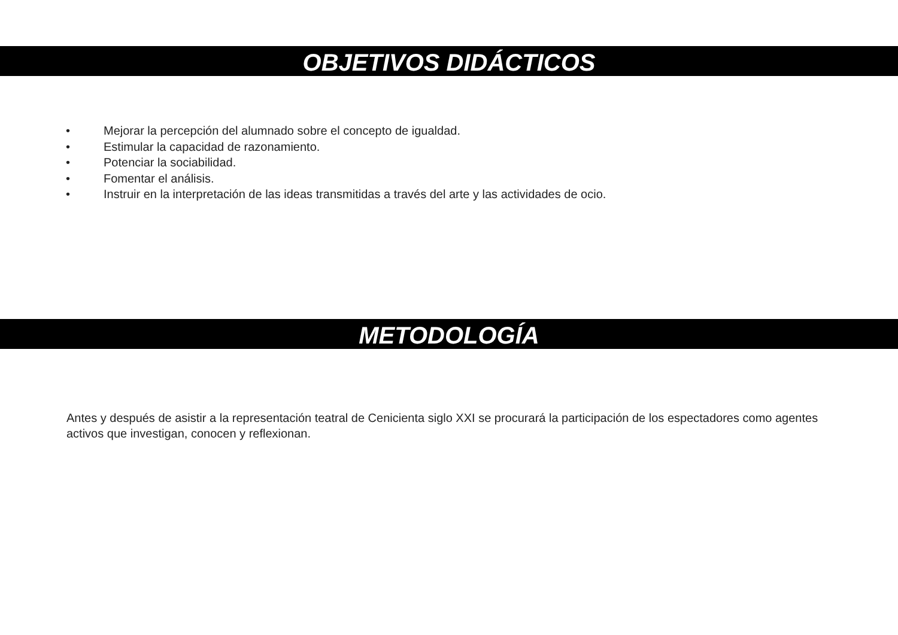OBJETIVOS DIDÁCTICOS
• Mejorar la percepción del alumnado sobre el concepto de igualdad.
• Estimular la capacidad de razonamiento.
• Potenciar la sociabilidad.
• Fomentar el análisis.
• Instruir en la interpretación de las ideas transmitidas a través del arte y las actividades de ocio.
METODOLOGÍA
Antes y después de asistir a la representación teatral de Cenicienta siglo XXI se procurará la participación de los espectadores como agentes activos que investigan, conocen y reflexionan.